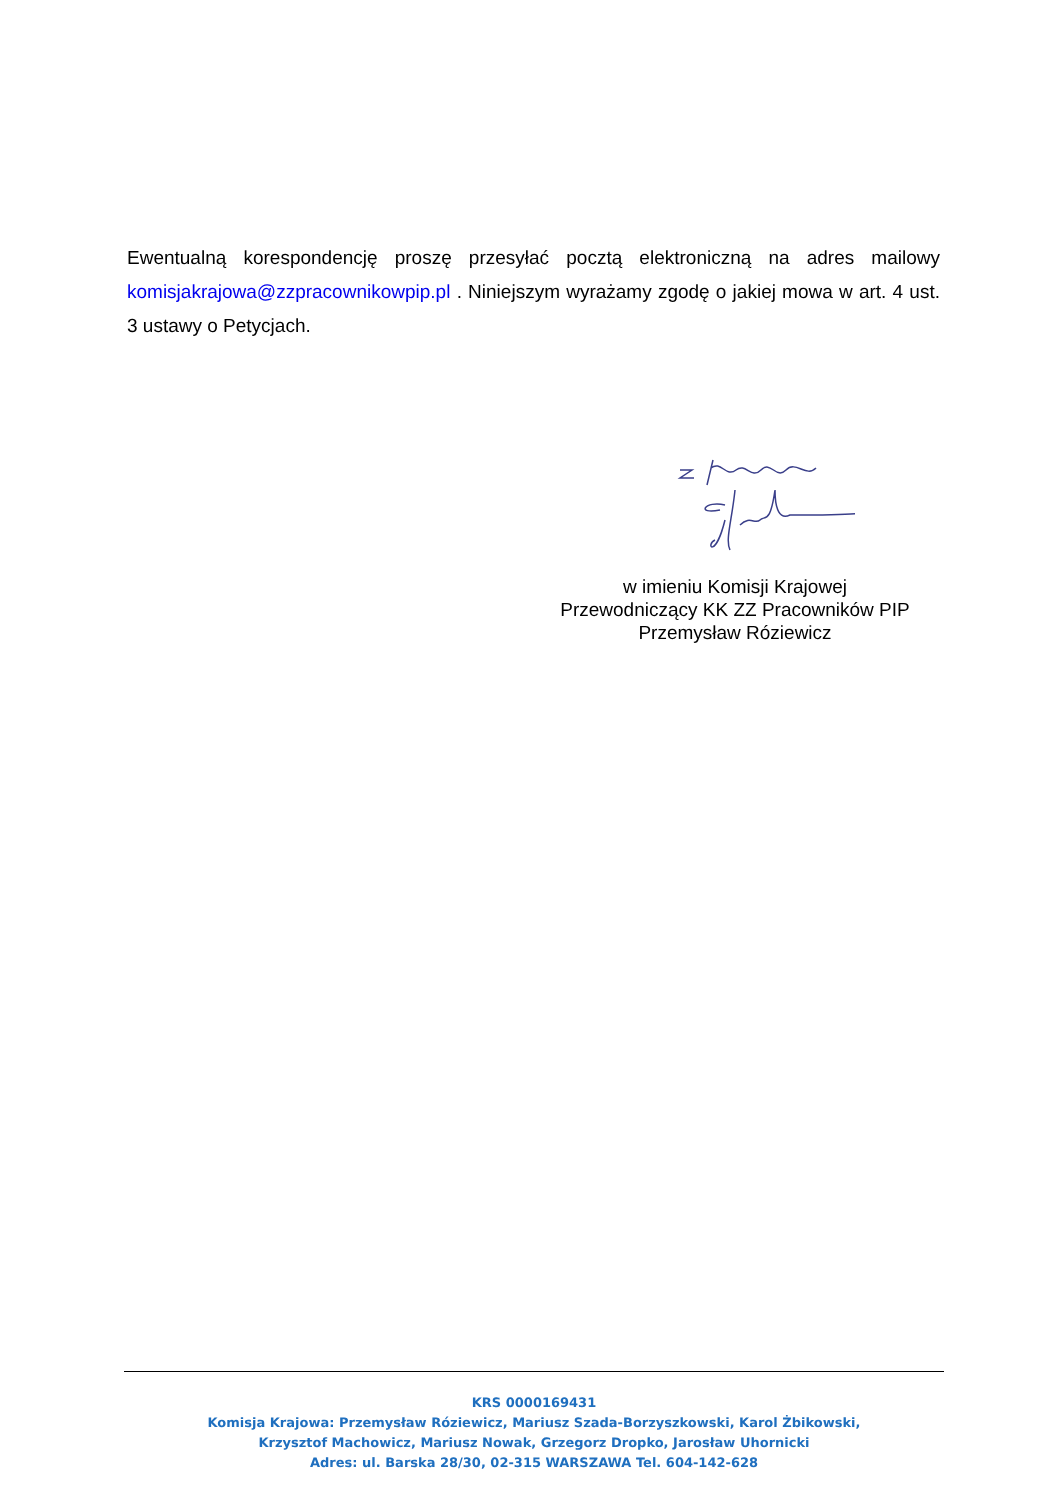Ewentualną korespondencję proszę przesyłać pocztą elektroniczną na adres mailowy komisjakrajowa@zzpracownikowpip.pl . Niniejszym wyrażamy zgodę o jakiej mowa w art. 4 ust. 3 ustawy o Petycjach.
w imieniu Komisji Krajowej
Przewodniczący KK ZZ Pracowników PIP
Przemysław Róziewicz
KRS 0000169431
Komisja Krajowa: Przemysław Róziewicz, Mariusz Szada-Borzyszkowski, Karol Żbikowski,
Krzysztof Machowicz, Mariusz Nowak, Grzegorz Dropko, Jarosław Uhornicki
Adres: ul. Barska 28/30, 02-315 WARSZAWA Tel. 604-142-628